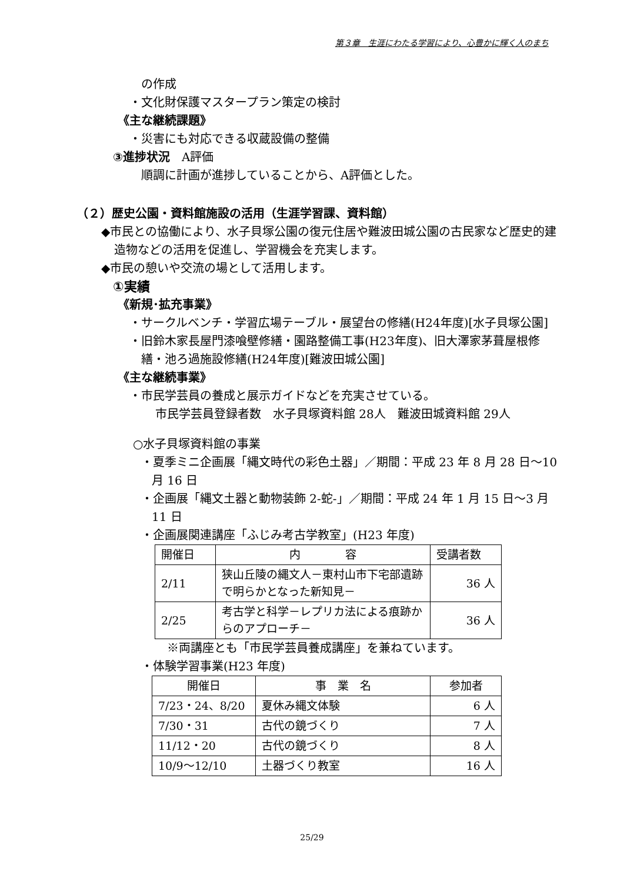第３章　生涯にわたる学習により、心豊かに輝く人のまち
の作成
・文化財保護マスタープラン策定の検討
《主な継続課題》
・災害にも対応できる収蔵設備の整備
③進捗状況　A評価
順調に計画が進捗していることから、A評価とした。
（２）歴史公園・資料館施設の活用（生涯学習課、資料館）
◆市民との協働により、水子貝塚公園の復元住居や難波田城公園の古民家など歴史的建造物などの活用を促進し、学習機会を充実します。
◆市民の憩いや交流の場として活用します。
①実績
《新規･拡充事業》
・サークルベンチ・学習広場テーブル・展望台の修繕(H24年度)[水子貝塚公園]
・旧鈴木家長屋門漆喰壁修繕・園路整備工事(H23年度)、旧大澤家茅葺屋根修繕・池ろ過施設修繕(H24年度)[難波田城公園]
《主な継続事業》
・市民学芸員の養成と展示ガイドなどを充実させている。
市民学芸員登録者数　水子貝塚資料館 28人　難波田城資料館 29人
○水子貝塚資料館の事業
・夏季ミニ企画展「縄文時代の彩色土器」／期間：平成 23 年 8 月 28 日～10 月 16 日
・企画展「縄文土器と動物装飾 2-蛇-」／期間：平成 24 年 1 月 15 日～3 月 11 日
・企画展関連講座「ふじみ考古学教室」(H23 年度)
| 開催日 | 内 容 | 受講者数 |
| 2/11 | 狭山丘陵の縄文人－東村山市下宅部遺跡で明らかとなった新知見－ | 36 人 |
| 2/25 | 考古学と科学－レプリカ法による痕跡からのアプローチ－ | 36 人 |
※両講座とも「市民学芸員養成講座」を兼ねています。
・体験学習事業(H23 年度)
| 開催日 | 事 業 名 | 参加者 |
| 7/23・24、8/20 | 夏休み縄文体験 | 6 人 |
| 7/30・31 | 古代の鏡づくり | 7 人 |
| 11/12・20 | 古代の鏡づくり | 8 人 |
| 10/9～12/10 | 土器づくり教室 | 16 人 |
25/29